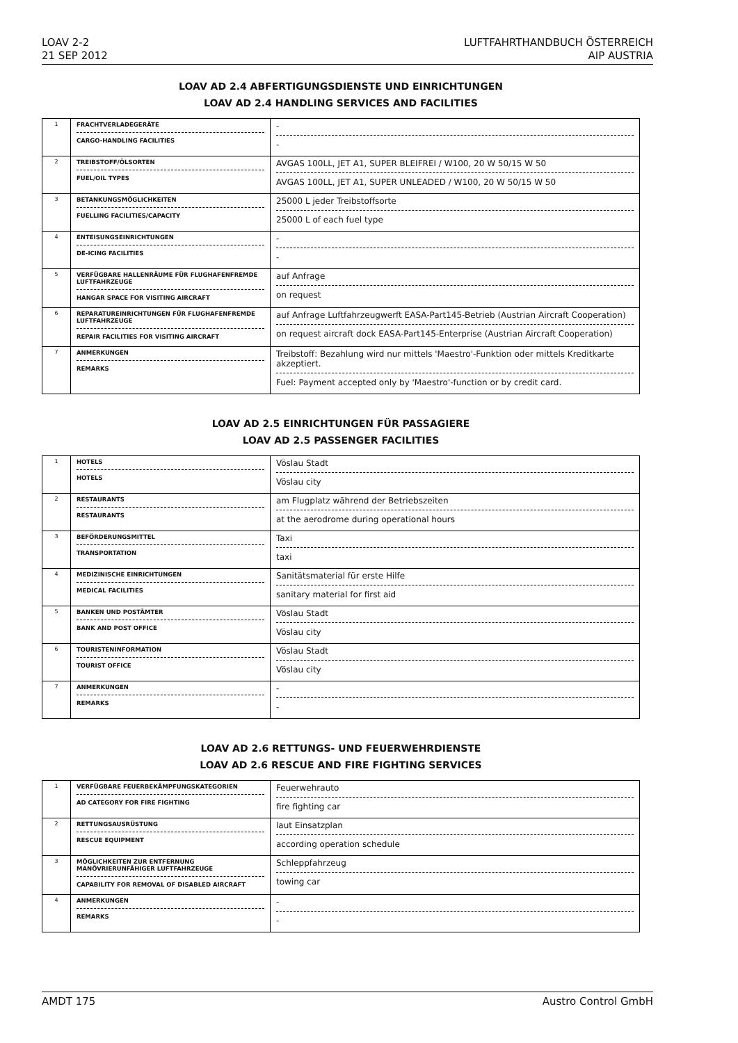LOAV 2-2
21 SEP 2012
LUFTFAHRTHANDBUCH ÖSTERREICH
AIP AUSTRIA
LOAV AD 2.4 ABFERTIGUNGSDIENSTE UND EINRICHTUNGEN
LOAV AD 2.4 HANDLING SERVICES AND FACILITIES
| 1 | FRACHTVERLADEGERÄTE CARGO-HANDLING FACILITIES | - - |
| 2 | TREIBSTOFF/ÖLSORTEN FUEL/OIL TYPES | AVGAS 100LL, JET A1, SUPER BLEIFREI / W100, 20 W 50/15 W 50 AVGAS 100LL, JET A1, SUPER UNLEADED / W100, 20 W 50/15 W 50 |
| 3 | BETANKUNGSMÖGLICHKEITEN FUELLING FACILITIES/CAPACITY | 25000 L jeder Treibstoffsorte 25000 L of each fuel type |
| 4 | ENTEISUNGSEINRICHTUNGEN DE-ICING FACILITIES | - - |
| 5 | VERFÜGBARE HALLENRÄUME FÜR FLUGHAFENFREMDE LUFTFAHRZEUGE HANGAR SPACE FOR VISITING AIRCRAFT | auf Anfrage on request |
| 6 | REPARATUREINRICHTUNGEN FÜR FLUGHAFENFREMDE LUFTFAHRZEUGE REPAIR FACILITIES FOR VISITING AIRCRAFT | auf Anfrage Luftfahrzeugwerft EASA-Part145-Betrieb (Austrian Aircraft Cooperation) on request aircraft dock EASA-Part145-Enterprise (Austrian Aircraft Cooperation) |
| 7 | ANMERKUNGEN REMARKS | Treibstoff: Bezahlung wird nur mittels 'Maestro'-Funktion oder mittels Kreditkarte akzeptiert. Fuel: Payment accepted only by 'Maestro'-function or by credit card. |
LOAV AD 2.5 EINRICHTUNGEN FÜR PASSAGIERE
LOAV AD 2.5 PASSENGER FACILITIES
| 1 | HOTELS HOTELS | Vöslau Stadt Vöslau city |
| 2 | RESTAURANTS RESTAURANTS | am Flugplatz während der Betriebszeiten at the aerodrome during operational hours |
| 3 | BEFÖRDERUNGSMITTEL TRANSPORTATION | Taxi taxi |
| 4 | MEDIZINISCHE EINRICHTUNGEN MEDICAL FACILITIES | Sanitätsmaterial für erste Hilfe sanitary material for first aid |
| 5 | BANKEN UND POSTÄMTER BANK AND POST OFFICE | Vöslau Stadt Vöslau city |
| 6 | TOURISTENINFORMATION TOURIST OFFICE | Vöslau Stadt Vöslau city |
| 7 | ANMERKUNGEN REMARKS | - - |
LOAV AD 2.6 RETTUNGS- UND FEUERWEHRDIENSTE
LOAV AD 2.6 RESCUE AND FIRE FIGHTING SERVICES
| 1 | VERFÜGBARE FEUERBEKÄMPFUNGSKATEGORIEN AD CATEGORY FOR FIRE FIGHTING | Feuerwehrauto fire fighting car |
| 2 | RETTUNGSAUSRÜSTUNG RESCUE EQUIPMENT | laut Einsatzplan according operation schedule |
| 3 | MÖGLICHKEITEN ZUR ENTFERNUNG MANÖVRIERUNFÄHIGER LUFTFAHRZEUGE CAPABILITY FOR REMOVAL OF DISABLED AIRCRAFT | Schleppfahrzeug towing car |
| 4 | ANMERKUNGEN REMARKS | - - |
AMDT 175 Austro Control GmbH